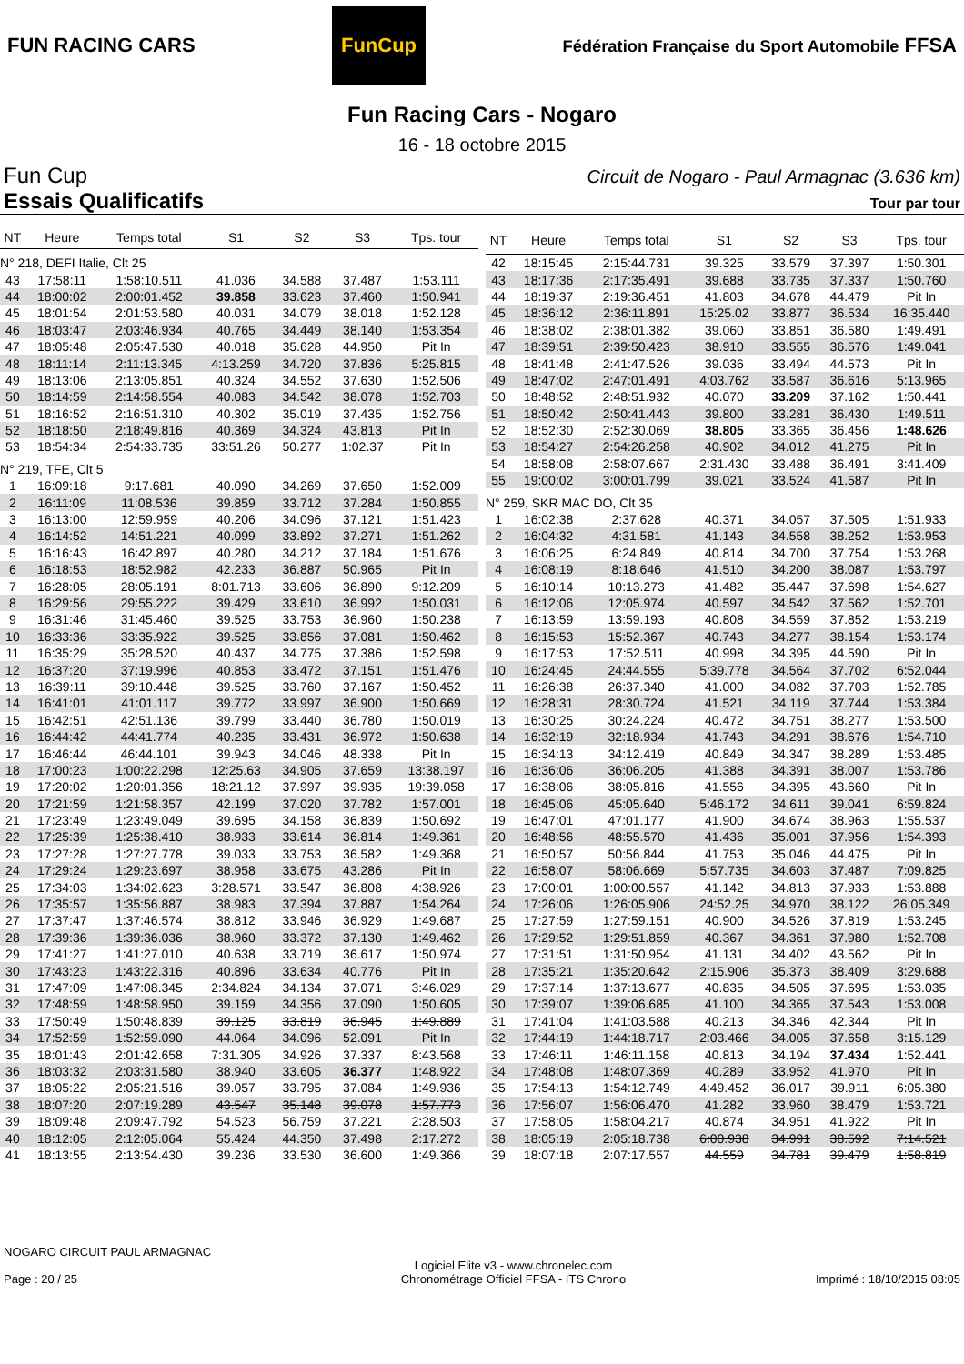FUN RACING CARS
FunCup
Fédération Française du Sport Automobile FFSA
Fun Racing Cars - Nogaro
16 - 18 octobre 2015
Fun Cup
Essais Qualificatifs
Circuit de Nogaro - Paul Armagnac (3.636 km)
Tour par tour
| NT | Heure | Temps total | S1 | S2 | S3 | Tps. tour |
| --- | --- | --- | --- | --- | --- | --- |
| N° 218, DEFI Italie, Clt 25 | | | | | | |
| 43 | 17:58:11 | 1:58:10.511 | 41.036 | 34.588 | 37.487 | 1:53.111 |
| 44 | 18:00:02 | 2:00:01.452 | 39.858 | 33.623 | 37.460 | 1:50.941 |
| 45 | 18:01:54 | 2:01:53.580 | 40.031 | 34.079 | 38.018 | 1:52.128 |
| 46 | 18:03:47 | 2:03:46.934 | 40.765 | 34.449 | 38.140 | 1:53.354 |
| 47 | 18:05:48 | 2:05:47.530 | 40.018 | 35.628 | 44.950 | Pit In |
| 48 | 18:11:14 | 2:11:13.345 | 4:13.259 | 34.720 | 37.836 | 5:25.815 |
| 49 | 18:13:06 | 2:13:05.851 | 40.324 | 34.552 | 37.630 | 1:52.506 |
| 50 | 18:14:59 | 2:14:58.554 | 40.083 | 34.542 | 38.078 | 1:52.703 |
| 51 | 18:16:52 | 2:16:51.310 | 40.302 | 35.019 | 37.435 | 1:52.756 |
| 52 | 18:18:50 | 2:18:49.816 | 40.369 | 34.324 | 43.813 | Pit In |
| 53 | 18:54:34 | 2:54:33.735 | 33:51.26 | 50.277 | 1:02.37 | Pit In |
| N° 219, TFE, Clt 5 | | | | | | |
| 1 | 16:09:18 | 9:17.681 | 40.090 | 34.269 | 37.650 | 1:52.009 |
| 2 | 16:11:09 | 11:08.536 | 39.859 | 33.712 | 37.284 | 1:50.855 |
| 3 | 16:13:00 | 12:59.959 | 40.206 | 34.096 | 37.121 | 1:51.423 |
| 4 | 16:14:52 | 14:51.221 | 40.099 | 33.892 | 37.271 | 1:51.262 |
| 5 | 16:16:43 | 16:42.897 | 40.280 | 34.212 | 37.184 | 1:51.676 |
| 6 | 16:18:53 | 18:52.982 | 42.233 | 36.887 | 50.965 | Pit In |
| 7 | 16:28:05 | 28:05.191 | 8:01.713 | 33.606 | 36.890 | 9:12.209 |
| 8 | 16:29:56 | 29:55.222 | 39.429 | 33.610 | 36.992 | 1:50.031 |
| 9 | 16:31:46 | 31:45.460 | 39.525 | 33.753 | 36.960 | 1:50.238 |
| 10 | 16:33:36 | 33:35.922 | 39.525 | 33.856 | 37.081 | 1:50.462 |
| 11 | 16:35:29 | 35:28.520 | 40.437 | 34.775 | 37.386 | 1:52.598 |
| 12 | 16:37:20 | 37:19.996 | 40.853 | 33.472 | 37.151 | 1:51.476 |
| 13 | 16:39:11 | 39:10.448 | 39.525 | 33.760 | 37.167 | 1:50.452 |
| 14 | 16:41:01 | 41:01.117 | 39.772 | 33.997 | 36.900 | 1:50.669 |
| 15 | 16:42:51 | 42:51.136 | 39.799 | 33.440 | 36.780 | 1:50.019 |
| 16 | 16:44:42 | 44:41.774 | 40.235 | 33.431 | 36.972 | 1:50.638 |
| 17 | 16:46:44 | 46:44.101 | 39.943 | 34.046 | 48.338 | Pit In |
| 18 | 17:00:23 | 1:00:22.298 | 12:25.63 | 34.905 | 37.659 | 13:38.197 |
| 19 | 17:20:02 | 1:20:01.356 | 18:21.12 | 37.997 | 39.935 | 19:39.058 |
| 20 | 17:21:59 | 1:21:58.357 | 42.199 | 37.020 | 37.782 | 1:57.001 |
| 21 | 17:23:49 | 1:23:49.049 | 39.695 | 34.158 | 36.839 | 1:50.692 |
| 22 | 17:25:39 | 1:25:38.410 | 38.933 | 33.614 | 36.814 | 1:49.361 |
| 23 | 17:27:28 | 1:27:27.778 | 39.033 | 33.753 | 36.582 | 1:49.368 |
| 24 | 17:29:24 | 1:29:23.697 | 38.958 | 33.675 | 43.286 | Pit In |
| 25 | 17:34:03 | 1:34:02.623 | 3:28.571 | 33.547 | 36.808 | 4:38.926 |
| 26 | 17:35:57 | 1:35:56.887 | 38.983 | 37.394 | 37.887 | 1:54.264 |
| 27 | 17:37:47 | 1:37:46.574 | 38.812 | 33.946 | 36.929 | 1:49.687 |
| 28 | 17:39:36 | 1:39:36.036 | 38.960 | 33.372 | 37.130 | 1:49.462 |
| 29 | 17:41:27 | 1:41:27.010 | 40.638 | 33.719 | 36.617 | 1:50.974 |
| 30 | 17:43:23 | 1:43:22.316 | 40.896 | 33.634 | 40.776 | Pit In |
| 31 | 17:47:09 | 1:47:08.345 | 2:34.824 | 34.134 | 37.071 | 3:46.029 |
| 32 | 17:48:59 | 1:48:58.950 | 39.159 | 34.356 | 37.090 | 1:50.605 |
| 33 | 17:50:49 | 1:50:48.839 | 39.125 | 33.819 | 36.945 | 1:49.889 |
| 34 | 17:52:59 | 1:52:59.090 | 44.064 | 34.096 | 52.091 | Pit In |
| 35 | 18:01:43 | 2:01:42.658 | 7:31.305 | 34.926 | 37.337 | 8:43.568 |
| 36 | 18:03:32 | 2:03:31.580 | 38.940 | 33.605 | 36.377 | 1:48.922 |
| 37 | 18:05:22 | 2:05:21.516 | 39.057 | 33.795 | 37.084 | 1:49.936 |
| 38 | 18:07:20 | 2:07:19.289 | 43.547 | 35.148 | 39.078 | 1:57.773 |
| 39 | 18:09:48 | 2:09:47.792 | 54.523 | 56.759 | 37.221 | 2:28.503 |
| 40 | 18:12:05 | 2:12:05.064 | 55.424 | 44.350 | 37.498 | 2:17.272 |
| 41 | 18:13:55 | 2:13:54.430 | 39.236 | 33.530 | 36.600 | 1:49.366 |
| NT | Heure | Temps total | S1 | S2 | S3 | Tps. tour |
| --- | --- | --- | --- | --- | --- | --- |
| 42 | 18:15:45 | 2:15:44.731 | 39.325 | 33.579 | 37.397 | 1:50.301 |
| 43 | 18:17:36 | 2:17:35.491 | 39.688 | 33.735 | 37.337 | 1:50.760 |
| 44 | 18:19:37 | 2:19:36.451 | 41.803 | 34.678 | 44.479 | Pit In |
| 45 | 18:36:12 | 2:36:11.891 | 15:25.02 | 33.877 | 36.534 | 16:35.440 |
| 46 | 18:38:02 | 2:38:01.382 | 39.060 | 33.851 | 36.580 | 1:49.491 |
| 47 | 18:39:51 | 2:39:50.423 | 38.910 | 33.555 | 36.576 | 1:49.041 |
| 48 | 18:41:48 | 2:41:47.526 | 39.036 | 33.494 | 44.573 | Pit In |
| 49 | 18:47:02 | 2:47:01.491 | 4:03.762 | 33.587 | 36.616 | 5:13.965 |
| 50 | 18:48:52 | 2:48:51.932 | 40.070 | 33.209 | 37.162 | 1:50.441 |
| 51 | 18:50:42 | 2:50:41.443 | 39.800 | 33.281 | 36.430 | 1:49.511 |
| 52 | 18:52:30 | 2:52:30.069 | 38.805 | 33.365 | 36.456 | 1:48.626 |
| 53 | 18:54:27 | 2:54:26.258 | 40.902 | 34.012 | 41.275 | Pit In |
| 54 | 18:58:08 | 2:58:07.667 | 2:31.430 | 33.488 | 36.491 | 3:41.409 |
| 55 | 19:00:02 | 3:00:01.799 | 39.021 | 33.524 | 41.587 | Pit In |
| N° 259, SKR MAC DO, Clt 35 | | | | | | |
| 1 | 16:02:38 | 2:37.628 | 40.371 | 34.057 | 37.505 | 1:51.933 |
| 2 | 16:04:32 | 4:31.581 | 41.143 | 34.558 | 38.252 | 1:53.953 |
| 3 | 16:06:25 | 6:24.849 | 40.814 | 34.700 | 37.754 | 1:53.268 |
| 4 | 16:08:19 | 8:18.646 | 41.510 | 34.200 | 38.087 | 1:53.797 |
| 5 | 16:10:14 | 10:13.273 | 41.482 | 35.447 | 37.698 | 1:54.627 |
| 6 | 16:12:06 | 12:05.974 | 40.597 | 34.542 | 37.562 | 1:52.701 |
| 7 | 16:13:59 | 13:59.193 | 40.808 | 34.559 | 37.852 | 1:53.219 |
| 8 | 16:15:53 | 15:52.367 | 40.743 | 34.277 | 38.154 | 1:53.174 |
| 9 | 16:17:53 | 17:52.511 | 40.998 | 34.395 | 44.590 | Pit In |
| 10 | 16:24:45 | 24:44.555 | 5:39.778 | 34.564 | 37.702 | 6:52.044 |
| 11 | 16:26:38 | 26:37.340 | 41.000 | 34.082 | 37.703 | 1:52.785 |
| 12 | 16:28:31 | 28:30.724 | 41.521 | 34.119 | 37.744 | 1:53.384 |
| 13 | 16:30:25 | 30:24.224 | 40.472 | 34.751 | 38.277 | 1:53.500 |
| 14 | 16:32:19 | 32:18.934 | 41.743 | 34.291 | 38.676 | 1:54.710 |
| 15 | 16:34:13 | 34:12.419 | 40.849 | 34.347 | 38.289 | 1:53.485 |
| 16 | 16:36:06 | 36:06.205 | 41.388 | 34.391 | 38.007 | 1:53.786 |
| 17 | 16:38:06 | 38:05.816 | 41.556 | 34.395 | 43.660 | Pit In |
| 18 | 16:45:06 | 45:05.640 | 5:46.172 | 34.611 | 39.041 | 6:59.824 |
| 19 | 16:47:01 | 47:01.177 | 41.900 | 34.674 | 38.963 | 1:55.537 |
| 20 | 16:48:56 | 48:55.570 | 41.436 | 35.001 | 37.956 | 1:54.393 |
| 21 | 16:50:57 | 50:56.844 | 41.753 | 35.046 | 44.475 | Pit In |
| 22 | 16:58:07 | 58:06.669 | 5:57.735 | 34.603 | 37.487 | 7:09.825 |
| 23 | 17:00:01 | 1:00:00.557 | 41.142 | 34.813 | 37.933 | 1:53.888 |
| 24 | 17:26:06 | 1:26:05.906 | 24:52.25 | 34.970 | 38.122 | 26:05.349 |
| 25 | 17:27:59 | 1:27:59.151 | 40.900 | 34.526 | 37.819 | 1:53.245 |
| 26 | 17:29:52 | 1:29:51.859 | 40.367 | 34.361 | 37.980 | 1:52.708 |
| 27 | 17:31:51 | 1:31:50.954 | 41.131 | 34.402 | 43.562 | Pit In |
| 28 | 17:35:21 | 1:35:20.642 | 2:15.906 | 35.373 | 38.409 | 3:29.688 |
| 29 | 17:37:14 | 1:37:13.677 | 40.835 | 34.505 | 37.695 | 1:53.035 |
| 30 | 17:39:07 | 1:39:06.685 | 41.100 | 34.365 | 37.543 | 1:53.008 |
| 31 | 17:41:04 | 1:41:03.588 | 40.213 | 34.346 | 42.344 | Pit In |
| 32 | 17:44:19 | 1:44:18.717 | 2:03.466 | 34.005 | 37.658 | 3:15.129 |
| 33 | 17:46:11 | 1:46:11.158 | 40.813 | 34.194 | 37.434 | 1:52.441 |
| 34 | 17:48:08 | 1:48:07.369 | 40.289 | 33.952 | 41.970 | Pit In |
| 35 | 17:54:13 | 1:54:12.749 | 4:49.452 | 36.017 | 39.911 | 6:05.380 |
| 36 | 17:56:07 | 1:56:06.470 | 41.282 | 33.960 | 38.479 | 1:53.721 |
| 37 | 17:58:05 | 1:58:04.217 | 40.874 | 34.951 | 41.922 | Pit In |
| 38 | 18:05:19 | 2:05:18.738 | 6:00.938 | 34.991 | 38.592 | 7:14.521 |
| 39 | 18:07:18 | 2:07:17.557 | 44.559 | 34.781 | 39.479 | 1:58.819 |
NOGARO CIRCUIT PAUL ARMAGNAC
Page : 20 / 25
Logiciel Elite v3 - www.chronelec.com
Chronométrage Officiel FFSA - ITS Chrono
Imprimé : 18/10/2015 08:05